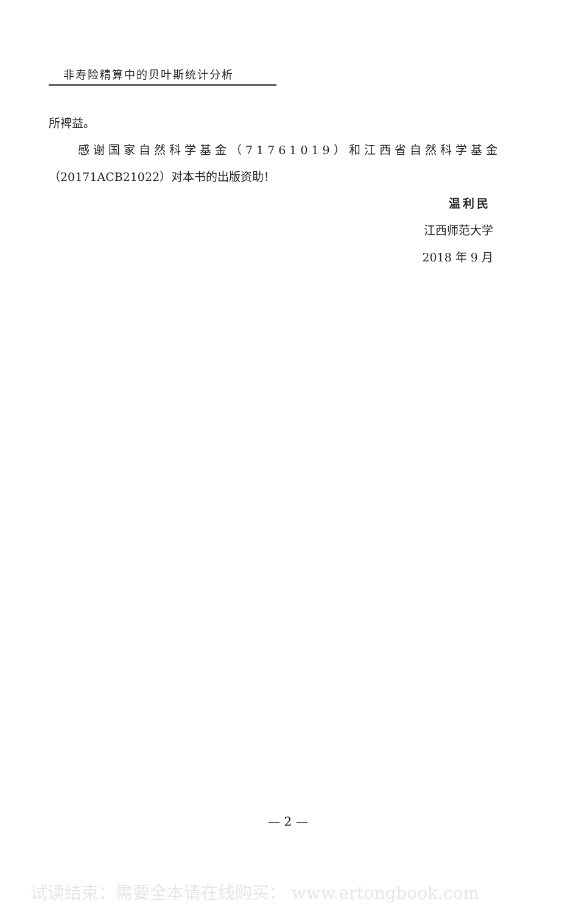非寿险精算中的贝叶斯统计分析
所裨益。
感谢国家自然科学基金（71761019）和江西省自然科学基金
（20171ACB21022）对本书的出版资助！
温利民
江西师范大学
2018 年 9 月
— 2 —
试读结束：需要全本请在线购买： www.ertongbook.com